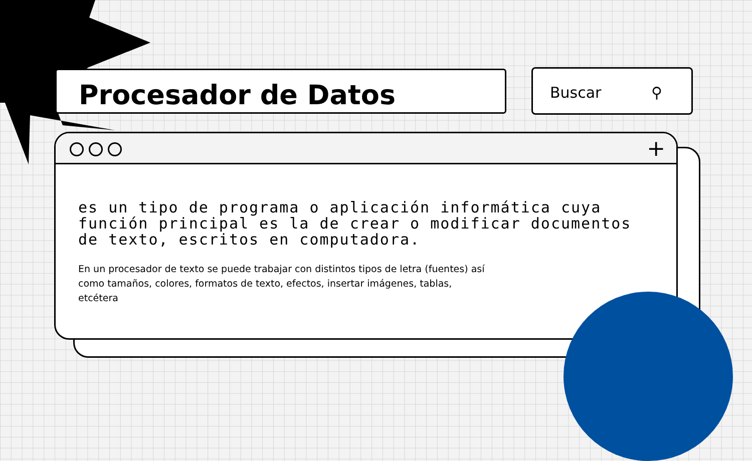Procesador de Datos Buscar ⚲
+
es un tipo de programa o aplicación informática cuya función principal es la de crear o modificar documentos de texto, escritos en computadora.
En un procesador de texto se puede trabajar con distintos tipos de letra (fuentes) así como tamaños, colores, formatos de texto, efectos, insertar imágenes, tablas, etcétera